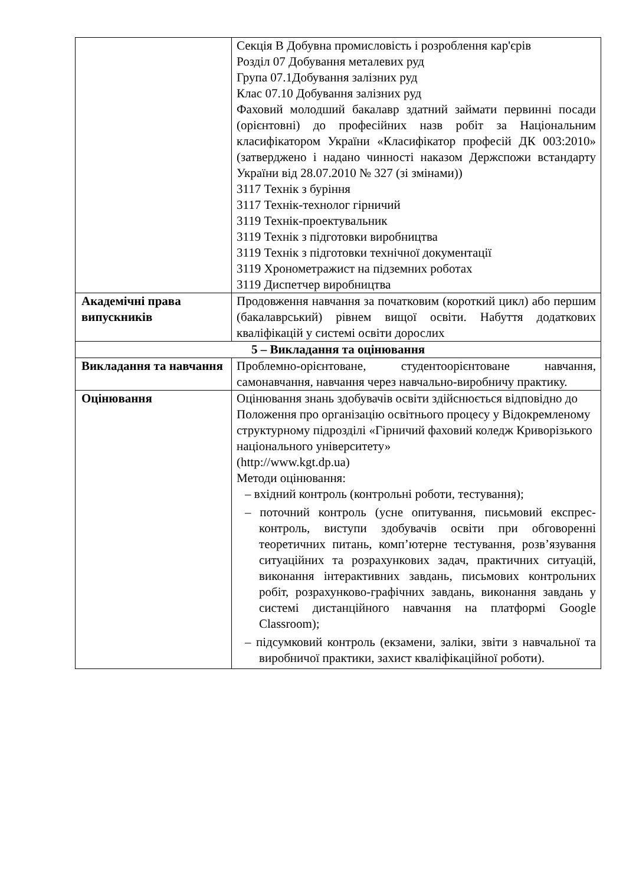| | Секція B Добувна промисловість і розроблення кар'єрів Розділ 07 Добування металевих руд Група 07.1Добування залізних руд Клас 07.10 Добування залізних руд Фаховий молодший бакалавр здатний займати первинні посади (орієнтовні) до професійних назв робіт за Національним класифікатором України «Класифікатор професій ДК 003:2010» (затверджено і надано чинності наказом Держспожи встандарту України від 28.07.2010 № 327 (зі змінами)) 3117 Технік з буріння 3117 Технік-технолог гірничий 3119 Технік-проектувальник 3119 Технік з підготовки виробництва 3119 Технік з підготовки технічної документації 3119 Хронометражист на підземних роботах 3119 Диспетчер виробництва |
| Академічні права випускників | Продовження навчання за початковим (короткий цикл) або першим (бакалаврський) рівнем вищої освіти. Набуття додаткових кваліфікацій у системі освіти дорослих |
| 5 – Викладання та оцінювання | |
| Викладання та навчання | Проблемно-орієнтоване, студентоорієнтоване навчання, самонавчання, навчання через навчально-виробничу практику. |
| Оцінювання | Оцінювання знань здобувачів освіти здійснюється відповідно до Положення про організацію освітнього процесу у Відокремленому структурному підрозділі «Гірничий фаховий коледж Криворізького національного університету» (http://www.kgt.dp.ua) Методи оцінювання: – вхідний контроль (контрольні роботи, тестування); – поточний контроль (усне опитування, письмовий експрес-контроль, виступи здобувачів освіти при обговоренні теоретичних питань, комп’ютерне тестування, розв’язування ситуаційних та розрахункових задач, практичних ситуацій, виконання інтерактивних завдань, письмових контрольних робіт, розрахунково-графічних завдань, виконання завдань у системі дистанційного навчання на платформі Google Classroom); – підсумковий контроль (екзамени, заліки, звіти з навчальної та виробничої практики, захист кваліфікаційної роботи). |